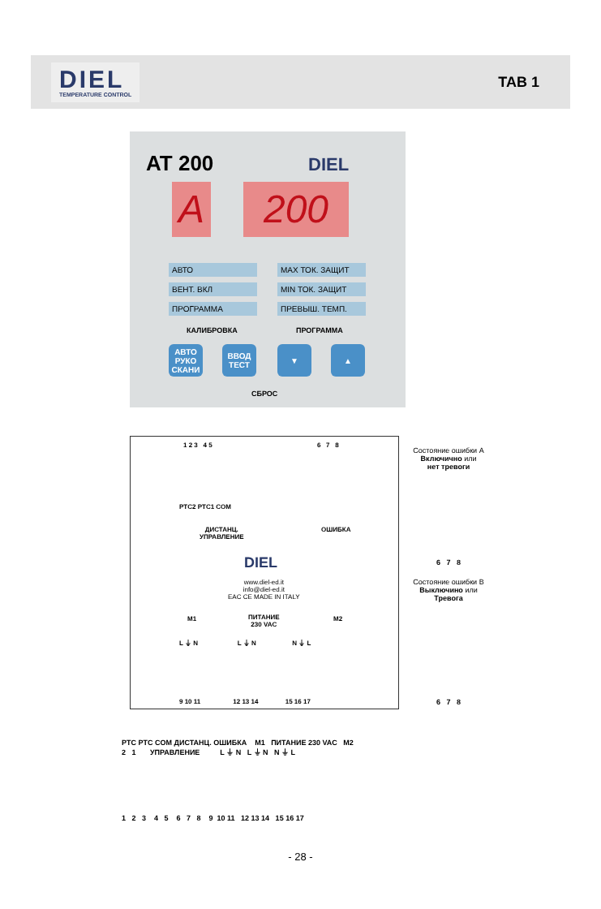DIEL
TEMPERATURE CONTROL
TAB 1
AT 200 DIEL
A 200
АВТО
ВЕНТ. ВКЛ
ПРОГРАММА
MAX ТОК. ЗАЩИТ
MIN ТОК. ЗАЩИТ
ПРЕВЫШ. ТЕМП.
КАЛИБРОВКА ПРОГРАММА
АВТО
РУКО
СКАНИ
ВВОД
ТЕСТ
▼ ▲
СБРОС
1 2 3 4 5 6 7 8
PTC2 PTC1 COM
ДИСТАНЦ.
УПРАВЛЕНИЕ
ОШИБКА
DIEL
www.diel-ed.it
info@diel-ed.it
EAC CE MADE IN ITALY
M1
ПИТАНИЕ
230 VAC
M2
L ⏚ N L ⏚ N N ⏚ L
9 10 11 12 13 14 15 16 17
Состояние ошибки A
Включично или
нет тревоги
6 7 8
Состояние ошибки B
Выключино или
Тревога
6 7 8
PTC PTC COM ДИСТАНЦ. ОШИБКА M1 ПИТАНИЕ 230 VAC M2
2 1 УПРАВЛЕНИЕ L ⏚ N L ⏚ N N ⏚ L
1 2 3 4 5 6 7 8 9 10 11 12 13 14 15 16 17
- 28 -